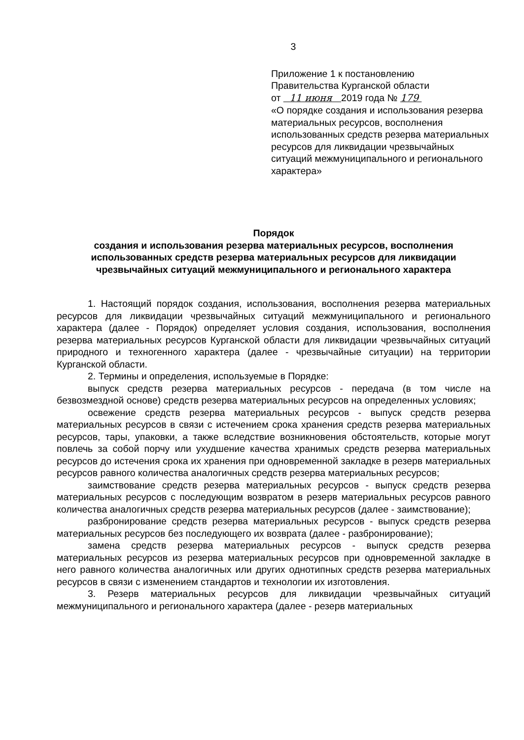3
Приложение 1 к постановлению
Правительства Курганской области
от 11 июня 2019 года № 179
«О порядке создания и использования резерва материальных ресурсов, восполнения использованных средств резерва материальных ресурсов для ликвидации чрезвычайных ситуаций межмуниципального и регионального характера»
Порядок
создания и использования резерва материальных ресурсов, восполнения использованных средств резерва материальных ресурсов для ликвидации чрезвычайных ситуаций межмуниципального и регионального характера
1. Настоящий порядок создания, использования, восполнения резерва материальных ресурсов для ликвидации чрезвычайных ситуаций межмуниципального и регионального характера (далее - Порядок) определяет условия создания, использования, восполнения резерва материальных ресурсов Курганской области для ликвидации чрезвычайных ситуаций природного и техногенного характера (далее - чрезвычайные ситуации) на территории Курганской области.
2. Термины и определения, используемые в Порядке:
выпуск средств резерва материальных ресурсов - передача (в том числе на безвозмездной основе) средств резерва материальных ресурсов на определенных условиях;
освежение средств резерва материальных ресурсов - выпуск средств резерва материальных ресурсов в связи с истечением срока хранения средств резерва материальных ресурсов, тары, упаковки, а также вследствие возникновения обстоятельств, которые могут повлечь за собой порчу или ухудшение качества хранимых средств резерва материальных ресурсов до истечения срока их хранения при одновременной закладке в резерв материальных ресурсов равного количества аналогичных средств резерва материальных ресурсов;
заимствование средств резерва материальных ресурсов - выпуск средств резерва материальных ресурсов с последующим возвратом в резерв материальных ресурсов равного количества аналогичных средств резерва материальных ресурсов (далее - заимствование);
разбронирование средств резерва материальных ресурсов - выпуск средств резерва материальных ресурсов без последующего их возврата (далее - разбронирование);
замена средств резерва материальных ресурсов - выпуск средств резерва материальных ресурсов из резерва материальных ресурсов при одновременной закладке в него равного количества аналогичных или других однотипных средств резерва материальных ресурсов в связи с изменением стандартов и технологии их изготовления.
3. Резерв материальных ресурсов для ликвидации чрезвычайных ситуаций межмуниципального и регионального характера (далее - резерв материальных